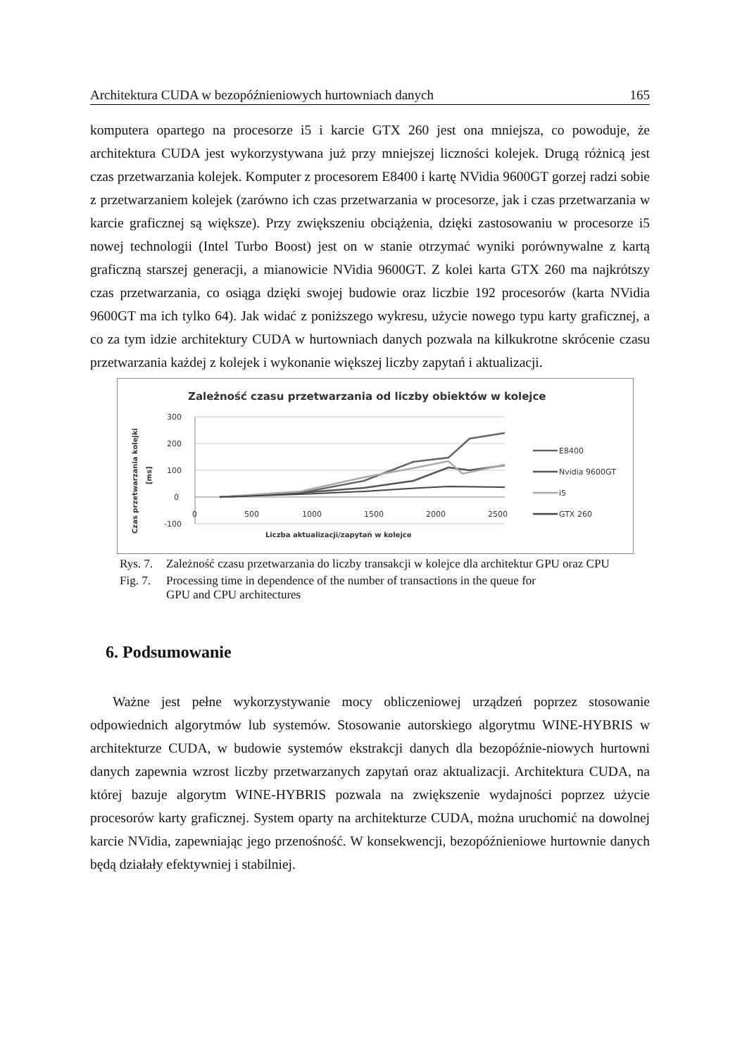Architektura CUDA w bezopóźnieniowych hurtowniach danych 165
komputera opartego na procesorze i5 i karcie GTX 260 jest ona mniejsza, co powoduje, że architektura CUDA jest wykorzystywana już przy mniejszej liczności kolejek. Drugą różnicą jest czas przetwarzania kolejek. Komputer z procesorem E8400 i kartę NVidia 9600GT gorzej radzi sobie z przetwarzaniem kolejek (zarówno ich czas przetwarzania w procesorze, jak i czas przetwarzania w karcie graficznej są większe). Przy zwiększeniu obciążenia, dzięki zastosowaniu w procesorze i5 nowej technologii (Intel Turbo Boost) jest on w stanie otrzymać wyniki porównywalne z kartą graficzną starszej generacji, a mianowicie NVidia 9600GT. Z kolei karta GTX 260 ma najkrótszy czas przetwarzania, co osiąga dzięki swojej budowie oraz liczbie 192 procesorów (karta NVidia 9600GT ma ich tylko 64). Jak widać z poniższego wykresu, użycie nowego typu karty graficznej, a co za tym idzie architektury CUDA w hurtowniach danych pozwala na kilkukrotne skrócenie czasu przetwarzania każdej z kolejek i wykonanie większej liczby zapytań i aktualizacji.
Zależność czasu przetwarzania od liczby obiektów w kolejce
Czas przetwarzania kolejki
[ms]
300
200
100
0
-100
0
500
1000
1500
2000
2500
Liczba aktualizacji/zapytań w kolejce
E8400
Nvidia 9600GT
i5
GTX 260
Rys. 7. Zależność czasu przetwarzania do liczby transakcji w kolejce dla architektur GPU oraz CPU
Fig. 7. Processing time in dependence of the number of transactions in the queue for
GPU and CPU architectures
6. Podsumowanie
Ważne jest pełne wykorzystywanie mocy obliczeniowej urządzeń poprzez stosowanie odpowiednich algorytmów lub systemów. Stosowanie autorskiego algorytmu WINE-HYBRIS w architekturze CUDA, w budowie systemów ekstrakcji danych dla bezopóźnie-niowych hurtowni danych zapewnia wzrost liczby przetwarzanych zapytań oraz aktualizacji. Architektura CUDA, na której bazuje algorytm WINE-HYBRIS pozwala na zwiększenie wydajności poprzez użycie procesorów karty graficznej. System oparty na architekturze CUDA, można uruchomić na dowolnej karcie NVidia, zapewniając jego przenośność. W konsekwencji, bezopóźnieniowe hurtownie danych będą działały efektywniej i stabilniej.